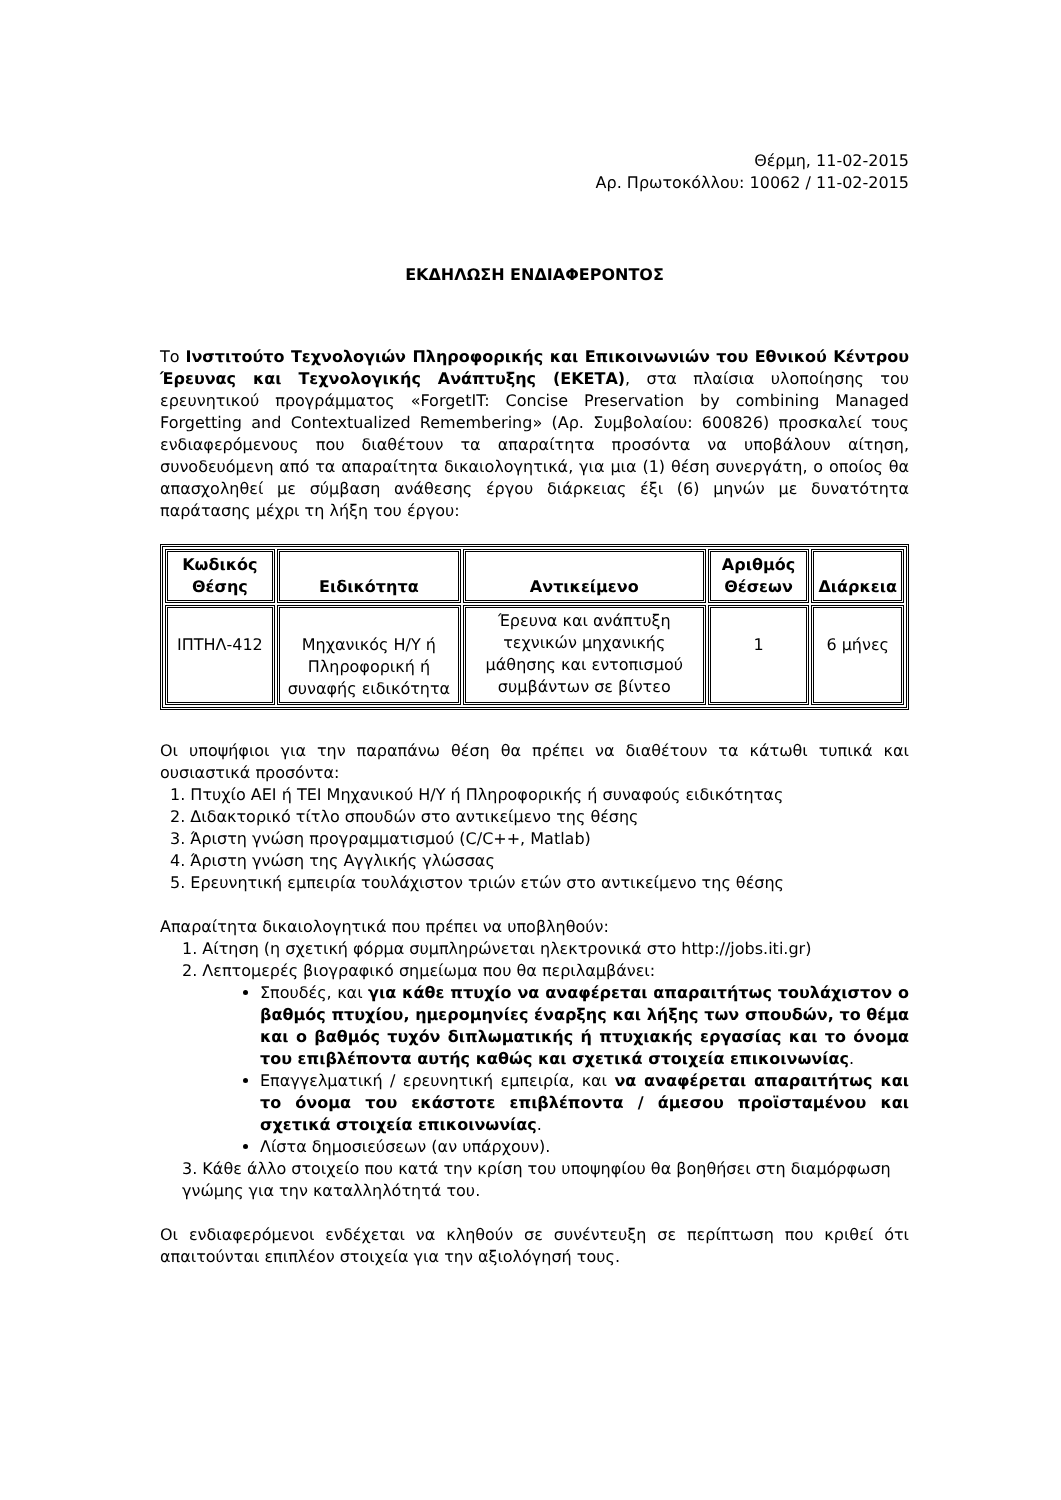Θέρμη, 11-02-2015
Αρ. Πρωτοκόλλου: 10062 / 11-02-2015
ΕΚΔΗΛΩΣΗ ΕΝΔΙΑΦΕΡΟΝΤΟΣ
Το Ινστιτούτο Τεχνολογιών Πληροφορικής και Επικοινωνιών του Εθνικού Κέντρου Έρευνας και Τεχνολογικής Ανάπτυξης (ΕΚΕΤΑ), στα πλαίσια υλοποίησης του ερευνητικού προγράμματος «ForgetIT: Concise Preservation by combining Managed Forgetting and Contextualized Remembering» (Αρ. Συμβολαίου: 600826) προσκαλεί τους ενδιαφερόμενους που διαθέτουν τα απαραίτητα προσόντα να υποβάλουν αίτηση, συνοδευόμενη από τα απαραίτητα δικαιολογητικά, για μια (1) θέση συνεργάτη, ο οποίος θα απασχοληθεί με σύμβαση ανάθεσης έργου διάρκειας έξι (6) μηνών με δυνατότητα παράτασης μέχρι τη λήξη του έργου:
| Κωδικός Θέσης | Ειδικότητα | Αντικείμενο | Αριθμός Θέσεων | Διάρκεια |
| --- | --- | --- | --- | --- |
| ΙΠΤΗΛ-412 | Μηχανικός Η/Υ ή Πληροφορική ή συναφής ειδικότητα | Έρευνα και ανάπτυξη τεχνικών μηχανικής μάθησης και εντοπισμού συμβάντων σε βίντεο | 1 | 6 μήνες |
Οι υποψήφιοι για την παραπάνω θέση θα πρέπει να διαθέτουν τα κάτωθι τυπικά και ουσιαστικά προσόντα:
1. Πτυχίο ΑΕΙ ή ΤΕΙ Μηχανικού Η/Υ ή Πληροφορικής ή συναφούς ειδικότητας
2. Διδακτορικό τίτλο σπουδών στο αντικείμενο της θέσης
3. Άριστη γνώση προγραμματισμού (C/C++, Matlab)
4. Άριστη γνώση της Αγγλικής γλώσσας
5. Ερευνητική εμπειρία τουλάχιστον τριών ετών στο αντικείμενο της θέσης
Απαραίτητα δικαιολογητικά που πρέπει να υποβληθούν:
1. Αίτηση (η σχετική φόρμα συμπληρώνεται ηλεκτρονικά στο http://jobs.iti.gr)
2. Λεπτομερές βιογραφικό σημείωμα που θα περιλαμβάνει:
Σπουδές, και για κάθε πτυχίο να αναφέρεται απαραιτήτως τουλάχιστον ο βαθμός πτυχίου, ημερομηνίες έναρξης και λήξης των σπουδών, το θέμα και ο βαθμός τυχόν διπλωματικής ή πτυχιακής εργασίας και το όνομα του επιβλέποντα αυτής καθώς και σχετικά στοιχεία επικοινωνίας.
Επαγγελματική / ερευνητική εμπειρία, και να αναφέρεται απαραιτήτως και το όνομα του εκάστοτε επιβλέποντα / άμεσου προϊσταμένου και σχετικά στοιχεία επικοινωνίας.
Λίστα δημοσιεύσεων (αν υπάρχουν).
3. Κάθε άλλο στοιχείο που κατά την κρίση του υποψηφίου θα βοηθήσει στη διαμόρφωση γνώμης για την καταλληλότητά του.
Οι ενδιαφερόμενοι ενδέχεται να κληθούν σε συνέντευξη σε περίπτωση που κριθεί ότι απαιτούνται επιπλέον στοιχεία για την αξιολόγησή τους.